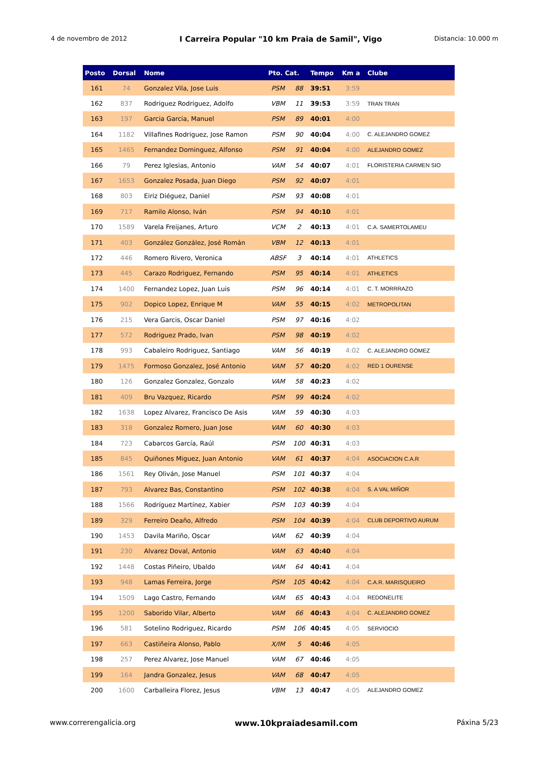4 de novembro de 2012 I Carreira Popular "10 km Praia de Samil", Vigo Distancia: 10.000 m
| Posto | Dorsal | Nome | Pto. Cat. | | Tempo | Km a | Clube |
| --- | --- | --- | --- | --- | --- | --- | --- |
| 161 | 74 | Gonzalez Vila, Jose Luis | PSM | 88 | 39:51 | 3:59 | |
| 162 | 837 | Rodriguez Rodriguez, Adolfo | VBM | 11 | 39:53 | 3:59 | TRAN TRAN |
| 163 | 197 | Garcia Garcia, Manuel | PSM | 89 | 40:01 | 4:00 | |
| 164 | 1182 | Villafines Rodriguez, Jose Ramon | PSM | 90 | 40:04 | 4:00 | C. ALEJANDRO GOMEZ |
| 165 | 1465 | Fernandez Dominguez, Alfonso | PSM | 91 | 40:04 | 4:00 | ALEJANDRO GOMEZ |
| 166 | 79 | Perez Iglesias, Antonio | VAM | 54 | 40:07 | 4:01 | FLORISTERIA CARMEN SIO |
| 167 | 1653 | Gonzalez Posada, Juan Diego | PSM | 92 | 40:07 | 4:01 | |
| 168 | 803 | Eiriz Diéguez, Daniel | PSM | 93 | 40:08 | 4:01 | |
| 169 | 717 | Ramilo Alonso, Iván | PSM | 94 | 40:10 | 4:01 | |
| 170 | 1589 | Varela Freijanes, Arturo | VCM | 2 | 40:13 | 4:01 | C.A. SAMERTOLAMEU |
| 171 | 403 | González González, José Román | VBM | 12 | 40:13 | 4:01 | |
| 172 | 446 | Romero Rivero, Veronica | ABSF | 3 | 40:14 | 4:01 | ATHLETICS |
| 173 | 445 | Carazo Rodriguez, Fernando | PSM | 95 | 40:14 | 4:01 | ATHLETICS |
| 174 | 1400 | Fernandez Lopez, Juan Luis | PSM | 96 | 40:14 | 4:01 | C. T. MORRRAZO |
| 175 | 902 | Dopico Lopez, Enrique M | VAM | 55 | 40:15 | 4:02 | METROPOLITAN |
| 176 | 215 | Vera Garcis, Oscar Daniel | PSM | 97 | 40:16 | 4:02 | |
| 177 | 572 | Rodriguez Prado, Ivan | PSM | 98 | 40:19 | 4:02 | |
| 178 | 993 | Cabaleiro Rodriguez, Santiago | VAM | 56 | 40:19 | 4:02 | C. ALEJANDRO GOMEZ |
| 179 | 1475 | Formoso Gonzalez, José Antonio | VAM | 57 | 40:20 | 4:02 | RED 1 OURENSE |
| 180 | 126 | Gonzalez Gonzalez, Gonzalo | VAM | 58 | 40:23 | 4:02 | |
| 181 | 409 | Bru Vazquez, Ricardo | PSM | 99 | 40:24 | 4:02 | |
| 182 | 1638 | Lopez Alvarez, Francisco De Asis | VAM | 59 | 40:30 | 4:03 | |
| 183 | 318 | Gonzalez Romero, Juan Jose | VAM | 60 | 40:30 | 4:03 | |
| 184 | 723 | Cabarcos García, Raúl | PSM | 100 | 40:31 | 4:03 | |
| 185 | 845 | Quiñones Miguez, Juan Antonio | VAM | 61 | 40:37 | 4:04 | ASOCIACION C.A.R |
| 186 | 1561 | Rey Oliván, Jose Manuel | PSM | 101 | 40:37 | 4:04 | |
| 187 | 793 | Alvarez Bas, Constantino | PSM | 102 | 40:38 | 4:04 | S. A VAL MIÑOR |
| 188 | 1566 | Rodríguez Martínez, Xabier | PSM | 103 | 40:39 | 4:04 | |
| 189 | 329 | Ferreiro Deaño, Alfredo | PSM | 104 | 40:39 | 4:04 | CLUB DEPORTIVO AURUM |
| 190 | 1453 | Davila Mariño, Oscar | VAM | 62 | 40:39 | 4:04 | |
| 191 | 230 | Alvarez Doval, Antonio | VAM | 63 | 40:40 | 4:04 | |
| 192 | 1448 | Costas Piñeiro, Ubaldo | VAM | 64 | 40:41 | 4:04 | |
| 193 | 948 | Lamas Ferreira, Jorge | PSM | 105 | 40:42 | 4:04 | C.A.R. MARISQUEIRO |
| 194 | 1509 | Lago Castro, Fernando | VAM | 65 | 40:43 | 4:04 | REDONELITE |
| 195 | 1200 | Saborido Vilar, Alberto | VAM | 66 | 40:43 | 4:04 | C. ALEJANDRO GOMEZ |
| 196 | 581 | Sotelino Rodriguez, Ricardo | PSM | 106 | 40:45 | 4:05 | SERVIOCIO |
| 197 | 663 | Castiñeira Alonso, Pablo | X/IM | 5 | 40:46 | 4:05 | |
| 198 | 257 | Perez Alvarez, Jose Manuel | VAM | 67 | 40:46 | 4:05 | |
| 199 | 164 | Jandra Gonzalez, Jesus | VAM | 68 | 40:47 | 4:05 | |
| 200 | 1600 | Carballeira Florez, Jesus | VBM | 13 | 40:47 | 4:05 | ALEJANDRO GOMEZ |
www.correrengalicia.org www.10kpraiadesamil.com Páxina 5/23